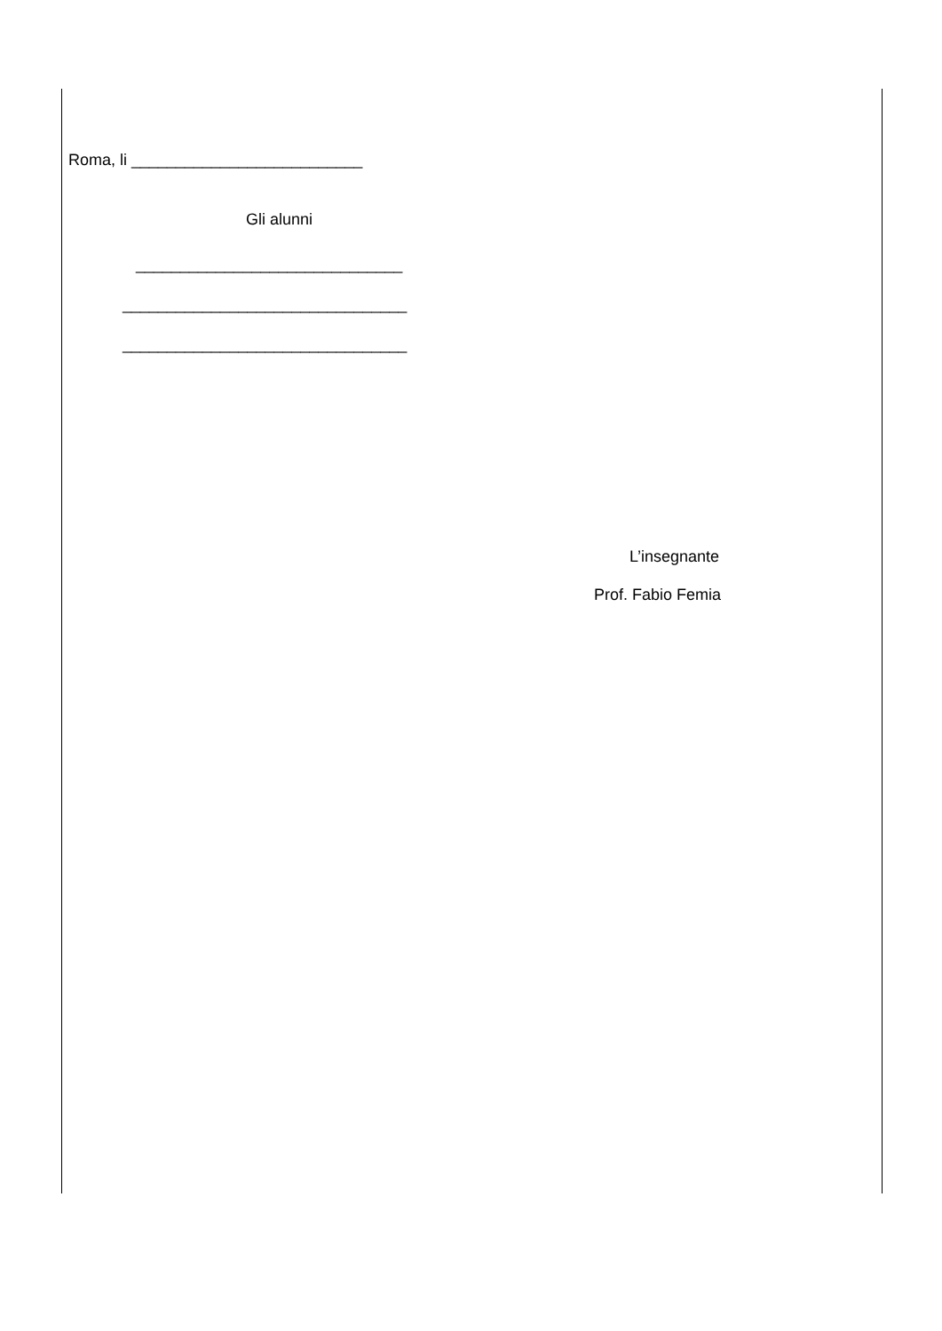Roma, li __________________________
Gli alunni
______________________________
________________________________
________________________________
L’insegnante
Prof. Fabio Femia